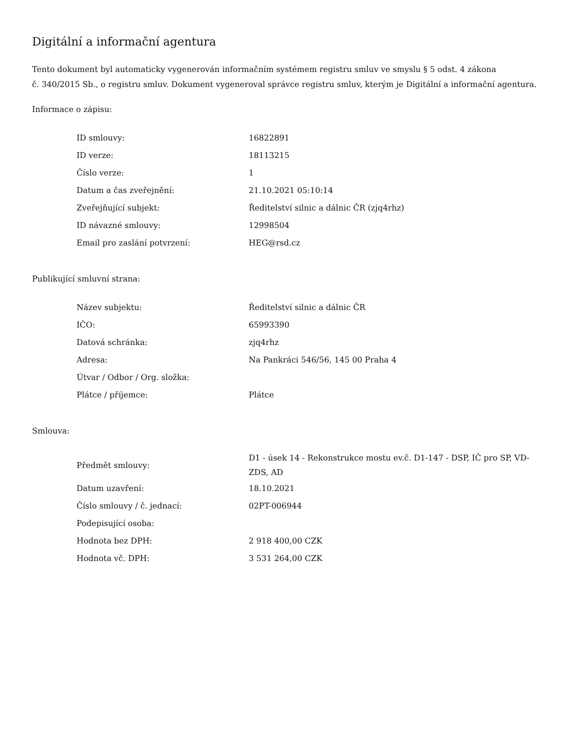Digitální a informační agentura
Tento dokument byl automaticky vygenerován informačním systémem registru smluv ve smyslu § 5 odst. 4 zákona
č. 340/2015 Sb., o registru smluv. Dokument vygeneroval správce registru smluv, kterým je Digitální a informační agentura.
Informace o zápisu:
| ID smlouvy: | 16822891 |
| ID verze: | 18113215 |
| Číslo verze: | 1 |
| Datum a čas zveřejnění: | 21.10.2021 05:10:14 |
| Zveřejňující subjekt: | Ředitelství silnic a dálnic ČR (zjq4rhz) |
| ID návazné smlouvy: | 12998504 |
| Email pro zaslání potvrzení: | HEG@rsd.cz |
Publikující smluvní strana:
| Název subjektu: | Ředitelství silnic a dálnic ČR |
| IČO: | 65993390 |
| Datová schránka: | zjq4rhz |
| Adresa: | Na Pankráci 546/56, 145 00 Praha 4 |
| Útvar / Odbor / Org. složka: | |
| Plátce / příjemce: | Plátce |
Smlouva:
| Předmět smlouvy: | D1 - úsek 14 - Rekonstrukce mostu ev.č. D1-147 - DSP, IČ pro SP, VD-ZDS, AD |
| Datum uzavření: | 18.10.2021 |
| Číslo smlouvy / č. jednací: | 02PT-006944 |
| Podepisující osoba: | |
| Hodnota bez DPH: | 2 918 400,00 CZK |
| Hodnota vč. DPH: | 3 531 264,00 CZK |